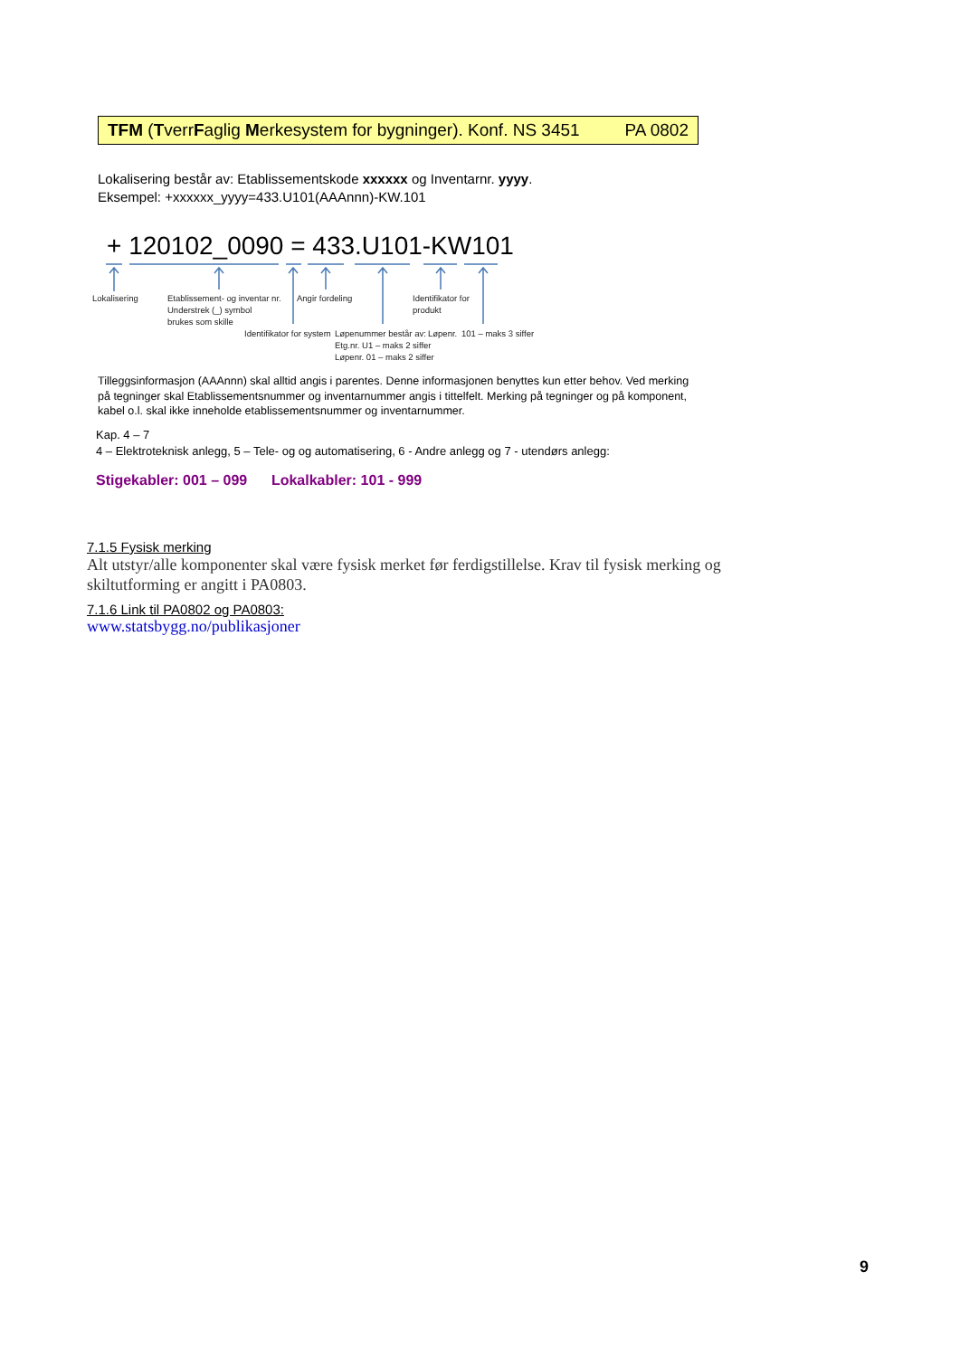TFM (TverrFaglig Merkesystem for bygninger). Konf. NS 3451 PA 0802
Lokalisering består av: Etablissementskode xxxxxx og Inventarnr. yyyy.
Eksempel: +xxxxxx_yyyy=433.U101(AAAnnn)-KW.101
+ 120102_0090 = 433.U101-KW101
Lokalisering
Etablissement- og inventar nr.
Understrek (_) symbol
brukes som skille
Angir fordeling
Identifikator for
produkt
Identifikator for system
Løpenummer består av:
Etg.nr. U1 – maks 2 siffer
Løpenr. 01 – maks 2 siffer
Løpenr. 101 – maks 3 siffer
Tilleggsinformasjon (AAAnnn) skal alltid angis i parentes. Denne informasjonen benyttes kun etter behov. Ved merking på tegninger skal Etablissementsnummer og inventarnummer angis i tittelfelt. Merking på tegninger og på komponent, kabel o.l. skal ikke inneholde etablissementsnummer og inventarnummer.
Kap. 4 – 7
4 – Elektroteknisk anlegg, 5 – Tele- og og automatisering, 6 - Andre anlegg og 7 - utendørs anlegg:
Stigekabler: 001 – 099 Lokalkabler: 101 - 999
7.1.5 Fysisk merking
Alt utstyr/alle komponenter skal være fysisk merket før ferdigstillelse. Krav til fysisk merking og skiltutforming er angitt i PA0803.
7.1.6 Link til PA0802 og PA0803:
www.statsbygg.no/publikasjoner
9